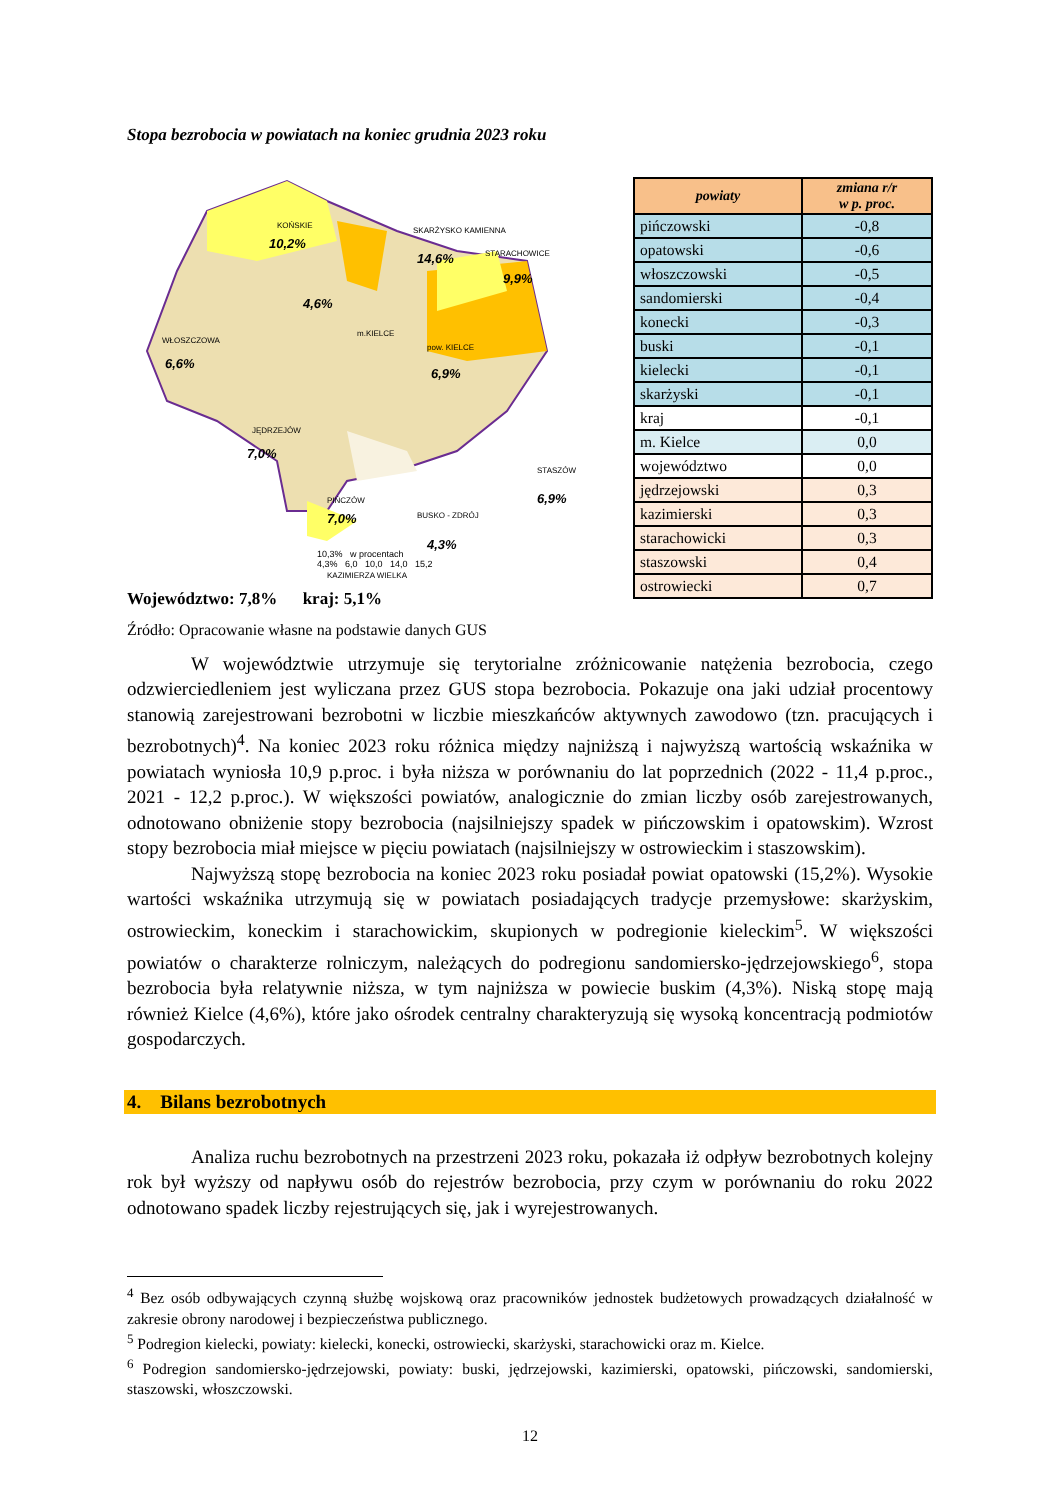Stopa bezrobocia w powiatach na koniec grudnia 2023 roku
KOŃSKIE
10,2%
SKARŻYSKO KAMIENNA
14,6% STARACHOWICE
9,9%
4,6%
m.KIELCE
WŁOSZCZOWA
6,6%
pow. KIELCE
6,9%
JĘDRZEJÓW
7,0%
PIŃCZÓW
7,0% BUSKO - ZDRÓJ
4,3%
STASZÓW
6,9%
KAZIMIERZA WIELKA
| powiaty | zmiana r/r w p. proc. |
| --- | --- |
| pińczowski | -0,8 |
| opatowski | -0,6 |
| włoszczowski | -0,5 |
| sandomierski | -0,4 |
| konecki | -0,3 |
| buski | -0,1 |
| kielecki | -0,1 |
| skarżyski | -0,1 |
| kraj | -0,1 |
| m. Kielce | 0,0 |
| województwo | 0,0 |
| jędrzejowski | 0,3 |
| kazimierski | 0,3 |
| starachowicki | 0,3 |
| staszowski | 0,4 |
| ostrowiecki | 0,7 |
10,3% w procentach
4,3% 6,0 10,0 14,0 15,2
Województwo: 7,8% kraj: 5,1%
Źródło: Opracowanie własne na podstawie danych GUS
W województwie utrzymuje się terytorialne zróżnicowanie natężenia bezrobocia, czego odzwierciedleniem jest wyliczana przez GUS stopa bezrobocia. Pokazuje ona jaki udział procentowy stanowią zarejestrowani bezrobotni w liczbie mieszkańców aktywnych zawodowo (tzn. pracujących i bezrobotnych)<sup>4</sup>. Na koniec 2023 roku różnica między najniższą i najwyższą wartością wskaźnika w powiatach wyniosła 10,9 p.proc. i była niższa w porównaniu do lat poprzednich (2022 - 11,4 p.proc., 2021 - 12,2 p.proc.). W większości powiatów, analogicznie do zmian liczby osób zarejestrowanych, odnotowano obniżenie stopy bezrobocia (najsilniejszy spadek w pińczowskim i opatowskim). Wzrost stopy bezrobocia miał miejsce w pięciu powiatach (najsilniejszy w ostrowieckim i staszowskim).
Najwyższą stopę bezrobocia na koniec 2023 roku posiadał powiat opatowski (15,2%). Wysokie wartości wskaźnika utrzymują się w powiatach posiadających tradycje przemysłowe: skarżyskim, ostrowieckim, koneckim i starachowickim, skupionych w podregionie kieleckim<sup>5</sup>. W większości powiatów o charakterze rolniczym, należących do podregionu sandomiersko-jędrzejowskiego<sup>6</sup>, stopa bezrobocia była relatywnie niższa, w tym najniższa w powiecie buskim (4,3%). Niską stopę mają również Kielce (4,6%), które jako ośrodek centralny charakteryzują się wysoką koncentracją podmiotów gospodarczych.
4. Bilans bezrobotnych
Analiza ruchu bezrobotnych na przestrzeni 2023 roku, pokazała iż odpływ bezrobotnych kolejny rok był wyższy od napływu osób do rejestrów bezrobocia, przy czym w porównaniu do roku 2022 odnotowano spadek liczby rejestrujących się, jak i wyrejestrowanych.
<sup>4</sup> Bez osób odbywających czynną służbę wojskową oraz pracowników jednostek budżetowych prowadzących działalność w zakresie obrony narodowej i bezpieczeństwa publicznego.
<sup>5</sup> Podregion kielecki, powiaty: kielecki, konecki, ostrowiecki, skarżyski, starachowicki oraz m. Kielce.
<sup>6</sup> Podregion sandomiersko-jędrzejowski, powiaty: buski, jędrzejowski, kazimierski, opatowski, pińczowski, sandomierski, staszowski, włoszczowski.
12